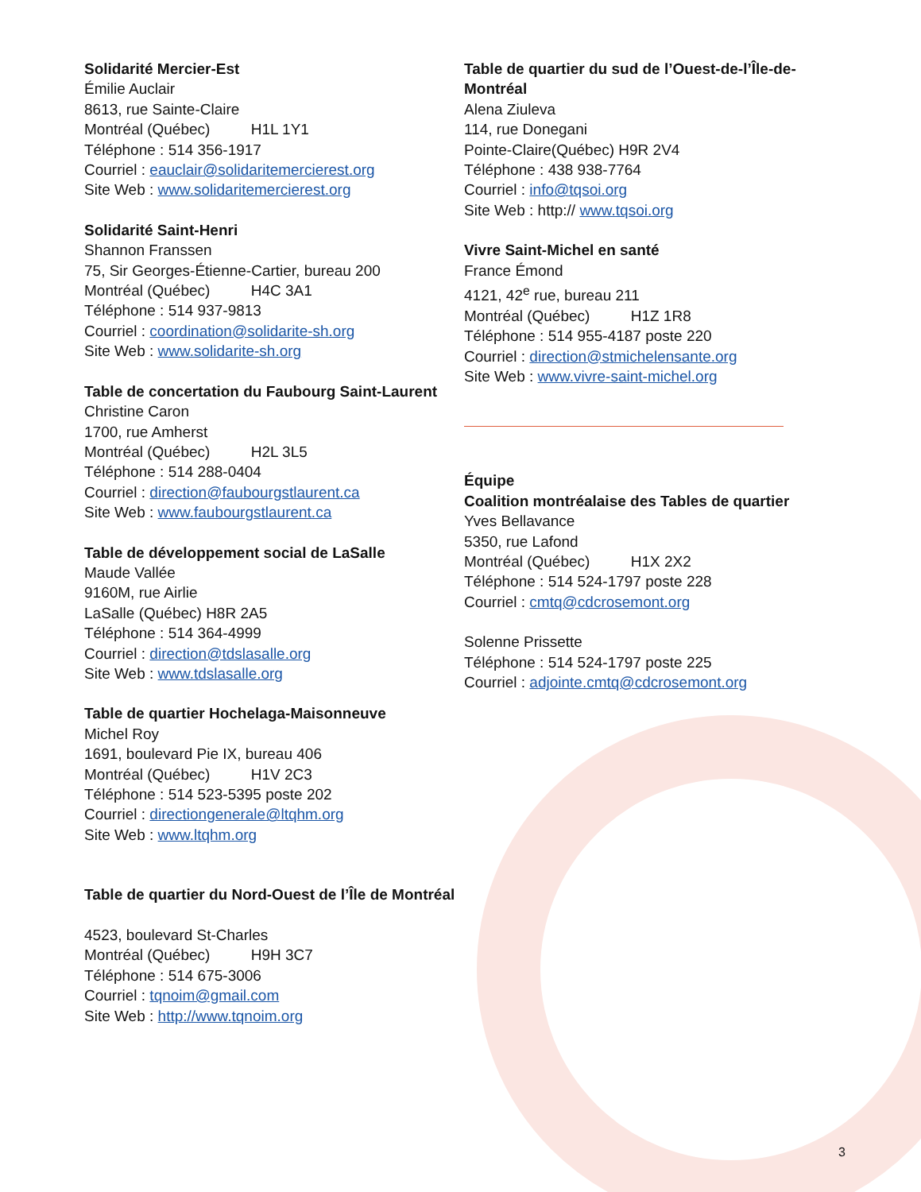Solidarité Mercier-Est
Émilie Auclair
8613, rue Sainte-Claire
Montréal (Québec) H1L 1Y1
Téléphone : 514 356-1917
Courriel : eauclair@solidaritemercierest.org
Site Web : www.solidaritemercierest.org
Solidarité Saint-Henri
Shannon Franssen
75, Sir Georges-Étienne-Cartier, bureau 200
Montréal (Québec) H4C 3A1
Téléphone : 514 937-9813
Courriel : coordination@solidarite-sh.org
Site Web : www.solidarite-sh.org
Table de concertation du Faubourg Saint-Laurent
Christine Caron
1700, rue Amherst
Montréal (Québec) H2L 3L5
Téléphone : 514 288-0404
Courriel : direction@faubourgstlaurent.ca
Site Web : www.faubourgstlaurent.ca
Table de développement social de LaSalle
Maude Vallée
9160M, rue Airlie
LaSalle (Québec) H8R 2A5
Téléphone : 514 364-4999
Courriel : direction@tdslasalle.org
Site Web : www.tdslasalle.org
Table de quartier Hochelaga-Maisonneuve
Michel Roy
1691, boulevard Pie IX, bureau 406
Montréal (Québec) H1V 2C3
Téléphone : 514 523-5395 poste 202
Courriel : directiongenerale@ltqhm.org
Site Web : www.ltqhm.org
Table de quartier du Nord-Ouest de l’Île de Montréal
4523, boulevard St-Charles
Montréal (Québec) H9H 3C7
Téléphone : 514 675-3006
Courriel : tqnoim@gmail.com
Site Web : http://www.tqnoim.org
Table de quartier du sud de l’Ouest-de-l’Île-de-Montréal
Alena Ziuleva
114, rue Donegani
Pointe-Claire(Québec) H9R 2V4
Téléphone : 438 938-7764
Courriel : info@tqsoi.org
Site Web : http:// www.tqsoi.org
Vivre Saint-Michel en santé
France Émond
4121, 42<sup>e</sup> rue, bureau 211
Montréal (Québec) H1Z 1R8
Téléphone : 514 955-4187 poste 220
Courriel : direction@stmichelensante.org
Site Web : www.vivre-saint-michel.org
Équipe
Coalition montréalaise des Tables de quartier
Yves Bellavance
5350, rue Lafond
Montréal (Québec) H1X 2X2
Téléphone : 514 524-1797 poste 228
Courriel : cmtq@cdcrosemont.org
Solenne Prissette
Téléphone : 514 524-1797 poste 225
Courriel : adjointe.cmtq@cdcrosemont.org
3